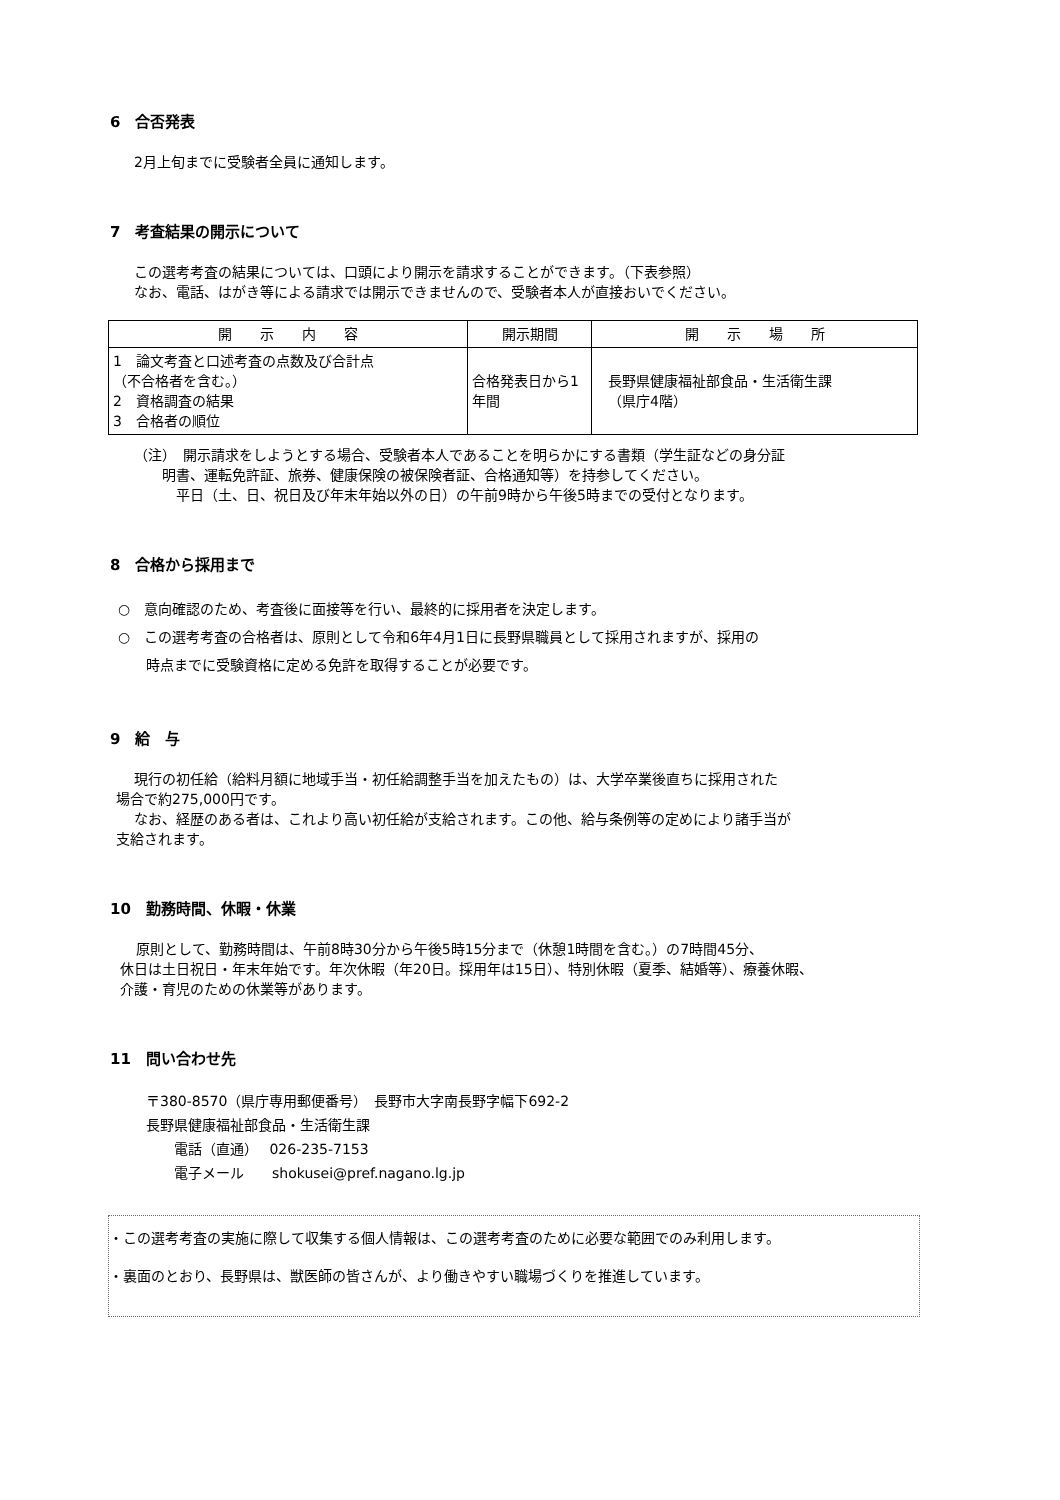6　合否発表
2月上旬までに受験者全員に通知します。
7　考査結果の開示について
この選考考査の結果については、口頭により開示を請求することができます。（下表参照）
なお、電話、はがき等による請求では開示できませんので、受験者本人が直接おいでください。
| 開 示 内 容 | 開示期間 | 開 示 場 所 |
| --- | --- | --- |
| 1 論文考査と口述考査の点数及び合計点 （不合格者を含む。） 2 資格調査の結果 3 合格者の順位 | 合格発表日から1年間 | 長野県健康福祉部食品・生活衛生課 （県庁4階） |
（注）　開示請求をしようとする場合、受験者本人であることを明らかにする書類（学生証などの身分証
　　明書、運転免許証、旅券、健康保険の被保険者証、合格通知等）を持参してください。
　　　平日（土、日、祝日及び年末年始以外の日）の午前9時から午後5時までの受付となります。
8　合格から採用まで
○　意向確認のため、考査後に面接等を行い、最終的に採用者を決定します。
○　この選考考査の合格者は、原則として令和6年4月1日に長野県職員として採用されますが、採用の
　　時点までに受験資格に定める免許を取得することが必要です。
9　給　与
現行の初任給（給料月額に地域手当・初任給調整手当を加えたもの）は、大学卒業後直ちに採用された
場合で約275,000円です。
なお、経歴のある者は、これより高い初任給が支給されます。この他、給与条例等の定めにより諸手当が
支給されます。
10　勤務時間、休暇・休業
原則として、勤務時間は、午前8時30分から午後5時15分まで（休憩1時間を含む。）の7時間45分、
休日は土日祝日・年末年始です。年次休暇（年20日。採用年は15日）、特別休暇（夏季、結婚等）、療養休暇、
介護・育児のための休業等があります。
11　問い合わせ先
〒380-8570（県庁専用郵便番号）　長野市大字南長野字幅下692-2
長野県健康福祉部食品・生活衛生課
　　電話（直通）　 026-235-7153
　　電子メール　　shokusei@pref.nagano.lg.jp
・この選考考査の実施に際して収集する個人情報は、この選考考査のために必要な範囲でのみ利用します。
・裏面のとおり、長野県は、獣医師の皆さんが、より働きやすい職場づくりを推進しています。